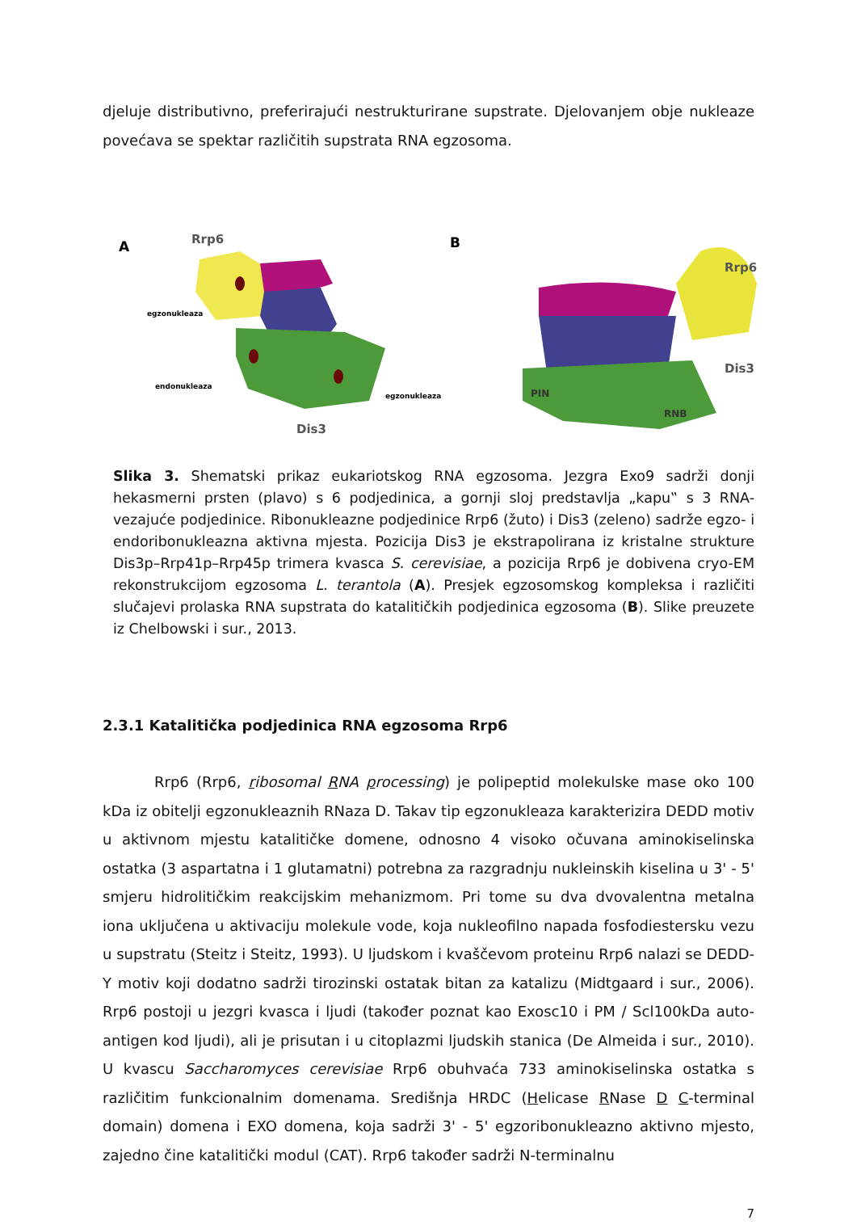djeluje distributivno, preferirajući nestrukturirane supstrate. Djelovanjem obje nukleaze povećava se spektar različitih supstrata RNA egzosoma.
A
Rrp6
egzonukleaza
endonukleaza
egzonukleaza
Dis3
B
Rrp6
Dis3
PIN
RNB
Slika 3. Shematski prikaz eukariotskog RNA egzosoma. Jezgra Exo9 sadrži donji hekasmerni prsten (plavo) s 6 podjedinica, a gornji sloj predstavlja „kapu‟ s 3 RNA-vezajuće podjedinice. Ribonukleazne podjedinice Rrp6 (žuto) i Dis3 (zeleno) sadrže egzo- i endoribonukleazna aktivna mjesta. Pozicija Dis3 je ekstrapolirana iz kristalne strukture Dis3p–Rrp41p–Rrp45p trimera kvasca S. cerevisiae, a pozicija Rrp6 je dobivena cryo-EM rekonstrukcijom egzosoma L. terantola (A). Presjek egzosomskog kompleksa i različiti slučajevi prolaska RNA supstrata do katalitičkih podjedinica egzosoma (B). Slike preuzete iz Chelbowski i sur., 2013.
2.3.1 Katalitička podjedinica RNA egzosoma Rrp6
Rrp6 (Rrp6, ribosomal RNA processing) je polipeptid molekulske mase oko 100 kDa iz obitelji egzonukleaznih RNaza D. Takav tip egzonukleaza karakterizira DEDD motiv u aktivnom mjestu katalitičke domene, odnosno 4 visoko očuvana aminokiselinska ostatka (3 aspartatna i 1 glutamatni) potrebna za razgradnju nukleinskih kiselina u 3' - 5' smjeru hidrolitičkim reakcijskim mehanizmom. Pri tome su dva dvovalentna metalna iona uključena u aktivaciju molekule vode, koja nukleofilno napada fosfodiestersku vezu u supstratu (Steitz i Steitz, 1993). U ljudskom i kvaščevom proteinu Rrp6 nalazi se DEDD-Y motiv koji dodatno sadrži tirozinski ostatak bitan za katalizu (Midtgaard i sur., 2006). Rrp6 postoji u jezgri kvasca i ljudi (također poznat kao Exosc10 i PM / Scl100kDa auto-antigen kod ljudi), ali je prisutan i u citoplazmi ljudskih stanica (De Almeida i sur., 2010). U kvascu Saccharomyces cerevisiae Rrp6 obuhvaća 733 aminokiselinska ostatka s različitim funkcionalnim domenama. Središnja HRDC (Helicase RNase D C-terminal domain) domena i EXO domena, koja sadrži 3' - 5' egzoribonukleazno aktivno mjesto, zajedno čine katalitički modul (CAT). Rrp6 također sadrži N-terminalnu
7